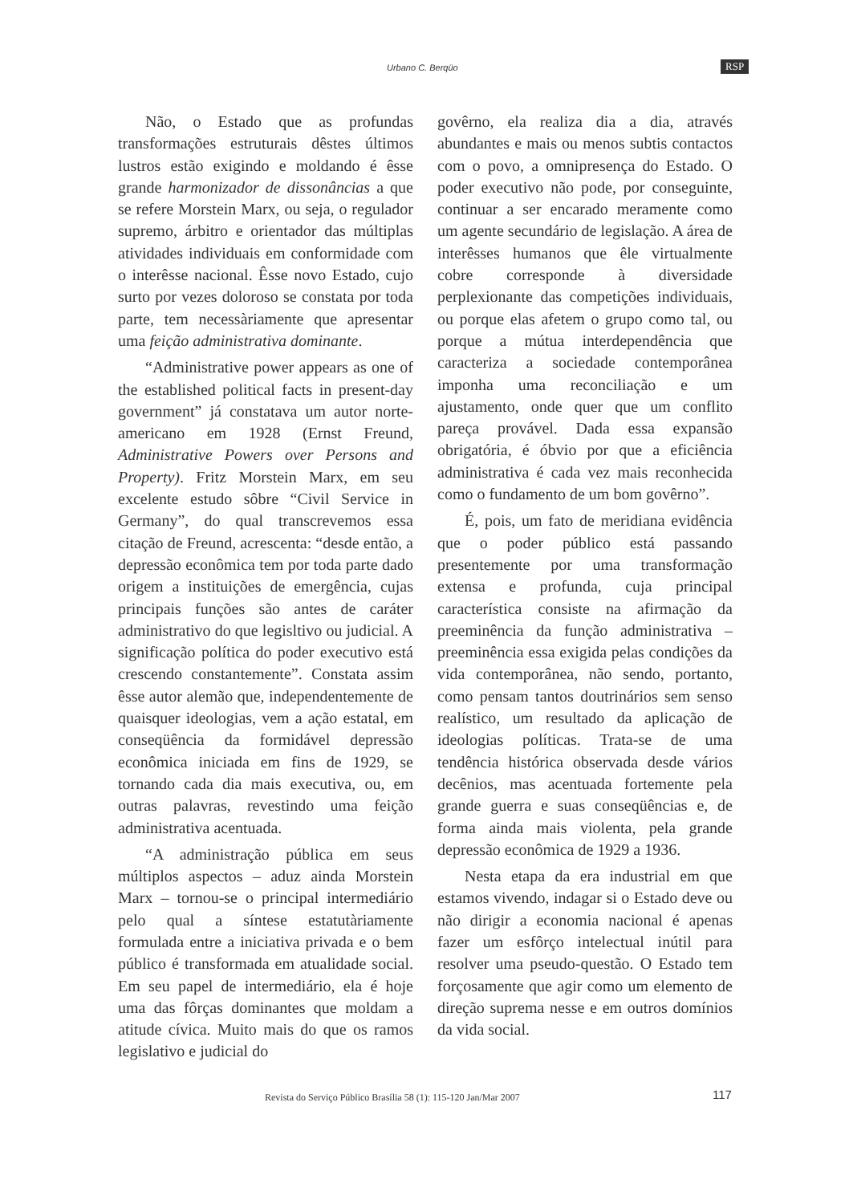Urbano C. Berqüo RSP
Não, o Estado que as profundas transformações estruturais dêstes últimos lustros estão exigindo e moldando é êsse grande harmonizador de dissonâncias a que se refere Morstein Marx, ou seja, o regulador supremo, árbitro e orientador das múltiplas atividades individuais em conformidade com o interêsse nacional. Êsse novo Estado, cujo surto por vezes doloroso se constata por toda parte, tem necessàriamente que apresentar uma feição administrativa dominante.
“Administrative power appears as one of the established political facts in present-day government” já constatava um autor norte-americano em 1928 (Ernst Freund, Administrative Powers over Persons and Property). Fritz Morstein Marx, em seu excelente estudo sôbre “Civil Service in Germany”, do qual transcrevemos essa citação de Freund, acrescenta: “desde então, a depressão econômica tem por toda parte dado origem a instituições de emergência, cujas principais funções são antes de caráter administrativo do que legisltivo ou judicial. A significação política do poder executivo está crescendo constantemente”. Constata assim êsse autor alemão que, independentemente de quaisquer ideologias, vem a ação estatal, em conseqüência da formidável depressão econômica iniciada em fins de 1929, se tornando cada dia mais executiva, ou, em outras palavras, revestindo uma feição administrativa acentuada.
“A administração pública em seus múltiplos aspectos – aduz ainda Morstein Marx – tornou-se o principal intermediário pelo qual a síntese estatutàriamente formulada entre a iniciativa privada e o bem público é transformada em atualidade social. Em seu papel de intermediário, ela é hoje uma das fôrças dominantes que moldam a atitude cívica. Muito mais do que os ramos legislativo e judicial do
govêrno, ela realiza dia a dia, através abundantes e mais ou menos subtis contactos com o povo, a omnipresença do Estado. O poder executivo não pode, por conseguinte, continuar a ser encarado meramente como um agente secundário de legislação. A área de interêsses humanos que êle virtualmente cobre corresponde à diversidade perplexionante das competições individuais, ou porque elas afetem o grupo como tal, ou porque a mútua interdependência que caracteriza a sociedade contemporânea imponha uma reconciliação e um ajustamento, onde quer que um conflito pareça provável. Dada essa expansão obrigatória, é óbvio por que a eficiência administrativa é cada vez mais reconhecida como o fundamento de um bom govêrno”.
É, pois, um fato de meridiana evidência que o poder público está passando presentemente por uma transformação extensa e profunda, cuja principal característica consiste na afirmação da preeminência da função administrativa – preeminência essa exigida pelas condições da vida contemporânea, não sendo, portanto, como pensam tantos doutrinários sem senso realístico, um resultado da aplicação de ideologias políticas. Trata-se de uma tendência histórica observada desde vários decênios, mas acentuada fortemente pela grande guerra e suas conseqüências e, de forma ainda mais violenta, pela grande depressão econômica de 1929 a 1936.
Nesta etapa da era industrial em que estamos vivendo, indagar si o Estado deve ou não dirigir a economia nacional é apenas fazer um esfôrço intelectual inútil para resolver uma pseudo-questão. O Estado tem forçosamente que agir como um elemento de direção suprema nesse e em outros domínios da vida social.
Revista do Serviço Público Brasília 58 (1): 115-120 Jan/Mar 2007
117